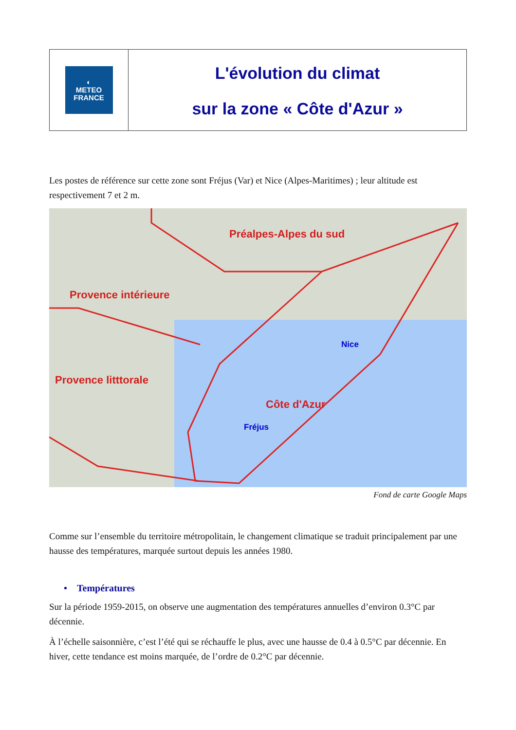◐
METEO
FRANCE
L'évolution du climat
sur la zone « Côte d'Azur »
Les postes de référence sur cette zone sont Fréjus (Var) et Nice (Alpes-Maritimes) ; leur altitude est respectivement 7 et 2 m.
Préalpes-Alpes du sud
Provence intérieure
Nice
Côte d'Azur
Fréjus
Provence litttorale
Fond de carte Google Maps
Comme sur l’ensemble du territoire métropolitain, le changement climatique se traduit principalement par une hausse des températures, marquée surtout depuis les années 1980.
• Températures
Sur la période 1959-2015, on observe une augmentation des températures annuelles d’environ 0.3°C par décennie.
À l’échelle saisonnière, c’est l’été qui se réchauffe le plus, avec une hausse de 0.4 à 0.5°C par décennie. En hiver, cette tendance est moins marquée, de l’ordre de 0.2°C par décennie.